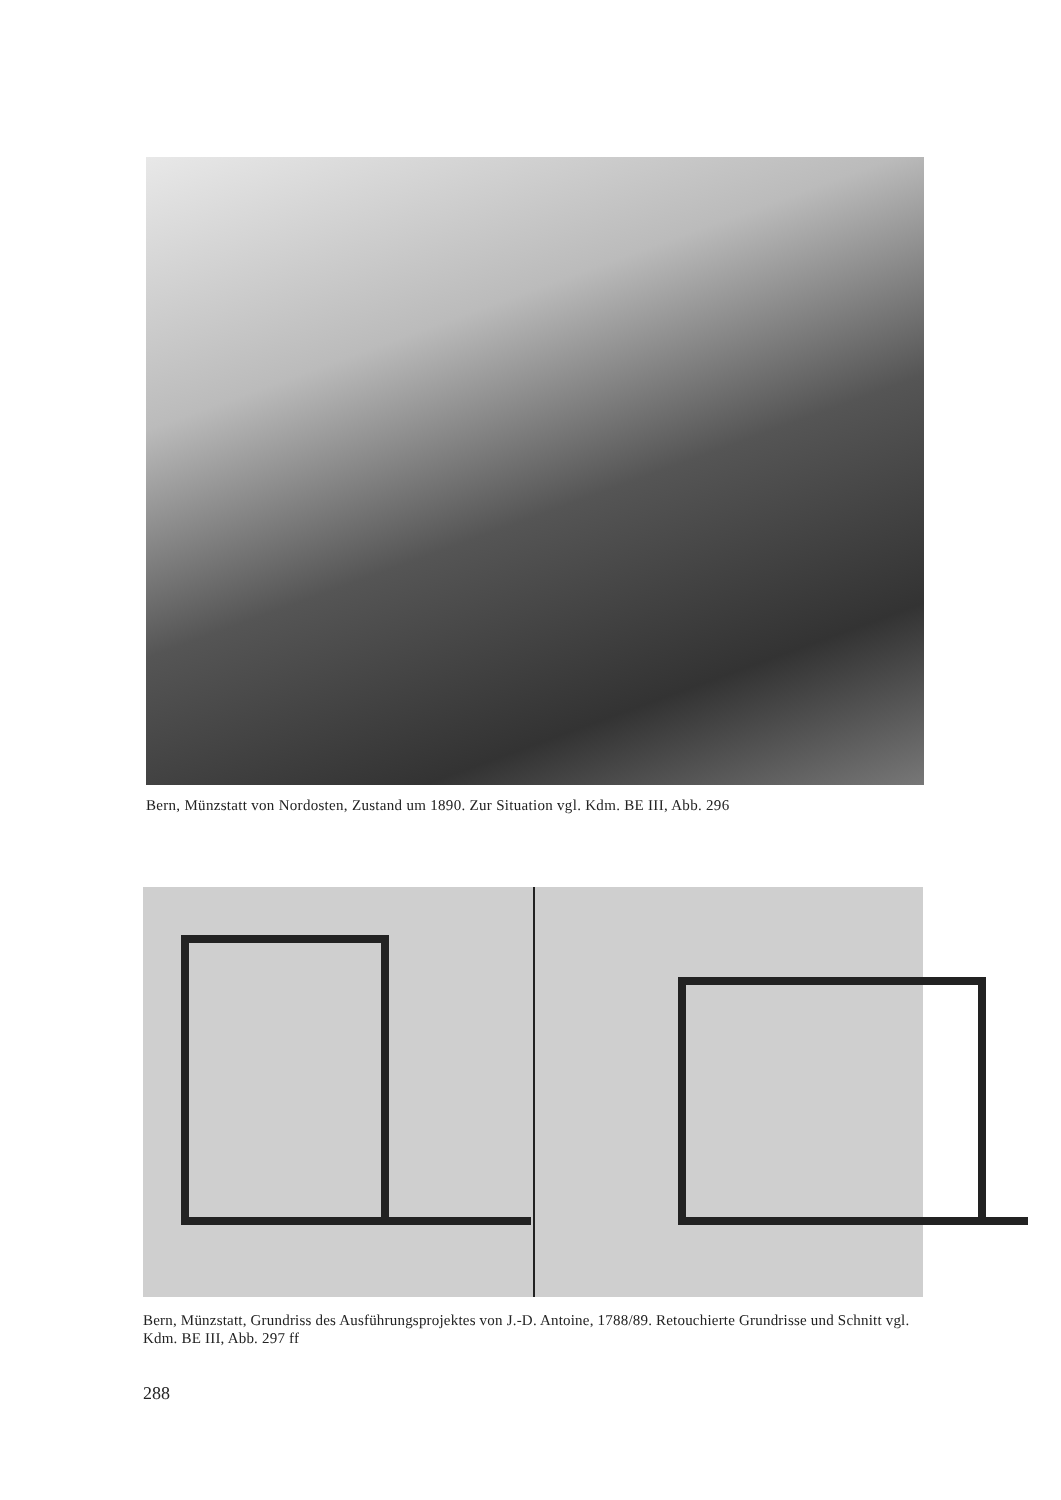Bern, Münzstatt von Nordosten, Zustand um 1890. Zur Situation vgl. Kdm. BE III, Abb. 296
Bern, Münzstatt, Grundriss des Ausführungsprojektes von J.-D. Antoine, 1788/89. Retouchierte Grundrisse und Schnitt vgl. Kdm. BE III, Abb. 297 ff
288